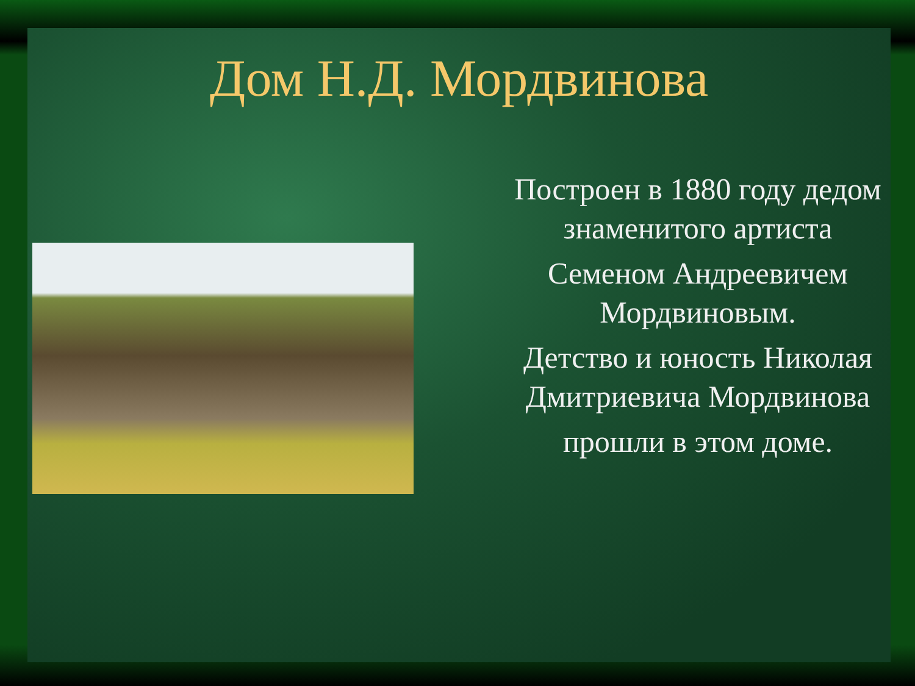Дом Н.Д. Мордвинова
Построен в 1880 году дедом знаменитого артиста
Семеном Андреевичем Мордвиновым.
Детство и юность Николая Дмитриевича Мордвинова
прошли в этом доме.